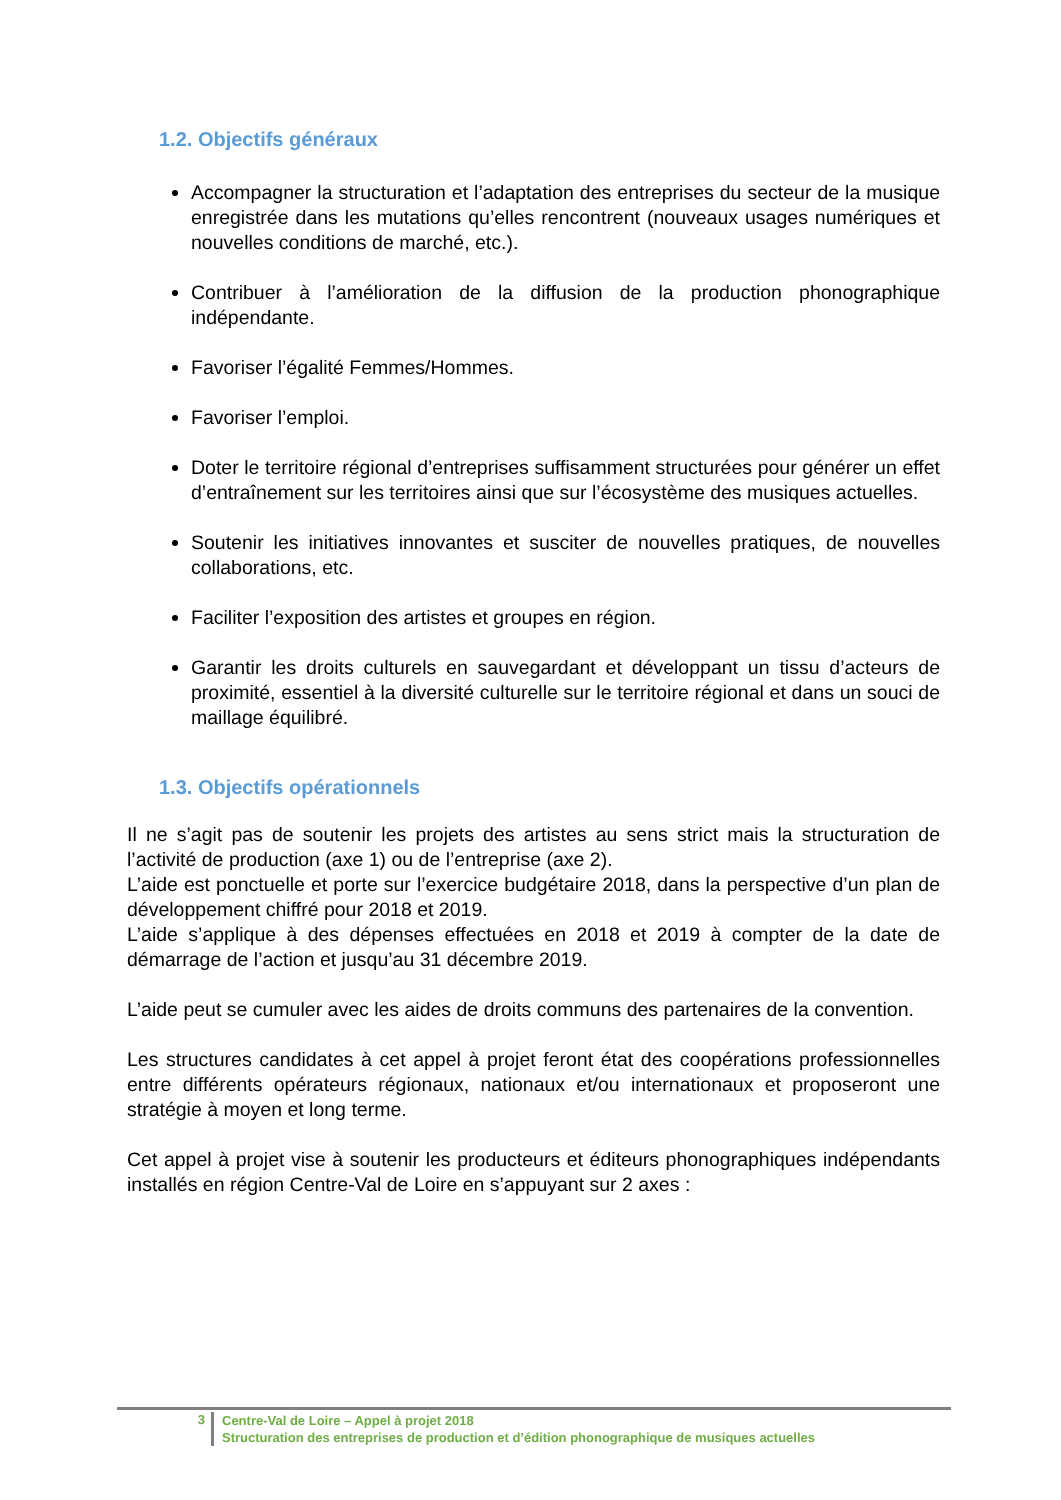1.2. Objectifs généraux
Accompagner la structuration et l’adaptation des entreprises du secteur de la musique enregistrée dans les mutations qu’elles rencontrent (nouveaux usages numériques et nouvelles conditions de marché, etc.).
Contribuer à l’amélioration de la diffusion de la production phonographique indépendante.
Favoriser l’égalité Femmes/Hommes.
Favoriser l’emploi.
Doter le territoire régional d’entreprises suffisamment structurées pour générer un effet d’entraînement sur les territoires ainsi que sur l’écosystème des musiques actuelles.
Soutenir les initiatives innovantes et susciter de nouvelles pratiques, de nouvelles collaborations, etc.
Faciliter l’exposition des artistes et groupes en région.
Garantir les droits culturels en sauvegardant et développant un tissu d’acteurs de proximité, essentiel à la diversité culturelle sur le territoire régional et dans un souci de maillage équilibré.
1.3. Objectifs opérationnels
Il ne s’agit pas de soutenir les projets des artistes au sens strict mais la structuration de l’activité de production (axe 1) ou de l’entreprise (axe 2).
L’aide est ponctuelle et porte sur l’exercice budgétaire 2018, dans la perspective d’un plan de développement chiffré pour 2018 et 2019.
L’aide s’applique à des dépenses effectuées en 2018 et 2019 à compter de la date de démarrage de l’action et jusqu’au 31 décembre 2019.
L’aide peut se cumuler avec les aides de droits communs des partenaires de la convention.
Les structures candidates à cet appel à projet feront état des coopérations professionnelles entre différents opérateurs régionaux, nationaux et/ou internationaux et proposeront une stratégie à moyen et long terme.
Cet appel à projet vise à soutenir les producteurs et éditeurs phonographiques indépendants installés en région Centre-Val de Loire en s’appuyant sur 2 axes :
3
Centre-Val de Loire – Appel à projet 2018
Structuration des entreprises de production et d’édition phonographique de musiques actuelles